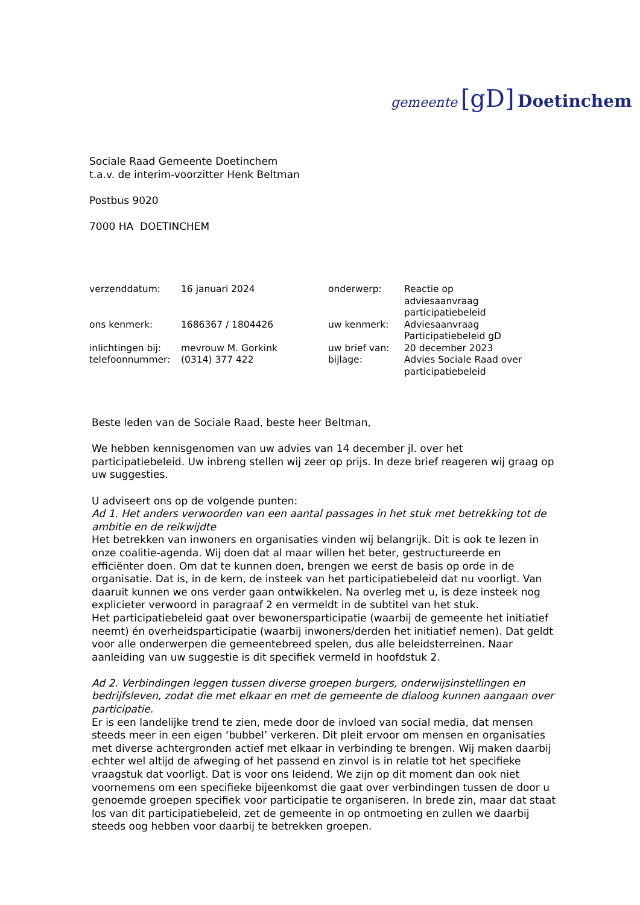gemeente [gD] Doetinchem
Sociale Raad Gemeente Doetinchem
t.a.v. de interim-voorzitter Henk Beltman
Postbus 9020
7000 HA DOETINCHEM
| verzenddatum: | 16 januari 2024 | onderwerp: | Reactie op adviesaanvraag participatiebeleid |
| ons kenmerk: | 1686367 / 1804426 | uw kenmerk: | Adviesaanvraag Participatiebeleid gD |
| inlichtingen bij: | mevrouw M. Gorkink | uw brief van: | 20 december 2023 |
| telefoonnummer: | (0314) 377 422 | bijlage: | Advies Sociale Raad over participatiebeleid |
Beste leden van de Sociale Raad, beste heer Beltman,
We hebben kennisgenomen van uw advies van 14 december jl. over het participatiebeleid. Uw inbreng stellen wij zeer op prijs. In deze brief reageren wij graag op uw suggesties.
U adviseert ons op de volgende punten:
Ad 1. Het anders verwoorden van een aantal passages in het stuk met betrekking tot de ambitie en de reikwijdte
Het betrekken van inwoners en organisaties vinden wij belangrijk. Dit is ook te lezen in onze coalitie-agenda. Wij doen dat al maar willen het beter, gestructureerde en efficiënter doen. Om dat te kunnen doen, brengen we eerst de basis op orde in de organisatie. Dat is, in de kern, de insteek van het participatiebeleid dat nu voorligt. Van daaruit kunnen we ons verder gaan ontwikkelen. Na overleg met u, is deze insteek nog explicieter verwoord in paragraaf 2 en vermeldt in de subtitel van het stuk.
Het participatiebeleid gaat over bewonersparticipatie (waarbij de gemeente het initiatief neemt) én overheidsparticipatie (waarbij inwoners/derden het initiatief nemen). Dat geldt voor alle onderwerpen die gemeentebreed spelen, dus alle beleidsterreinen. Naar aanleiding van uw suggestie is dit specifiek vermeld in hoofdstuk 2.
Ad 2. Verbindingen leggen tussen diverse groepen burgers, onderwijsinstellingen en bedrijfsleven, zodat die met elkaar en met de gemeente de dialoog kunnen aangaan over participatie.
Er is een landelijke trend te zien, mede door de invloed van social media, dat mensen steeds meer in een eigen ‘bubbel’ verkeren. Dit pleit ervoor om mensen en organisaties met diverse achtergronden actief met elkaar in verbinding te brengen. Wij maken daarbij echter wel altijd de afweging of het passend en zinvol is in relatie tot het specifieke vraagstuk dat voorligt. Dat is voor ons leidend. We zijn op dit moment dan ook niet voornemens om een specifieke bijeenkomst die gaat over verbindingen tussen de door u genoemde groepen specifiek voor participatie te organiseren. In brede zin, maar dat staat los van dit participatiebeleid, zet de gemeente in op ontmoeting en zullen we daarbij steeds oog hebben voor daarbij te betrekken groepen.